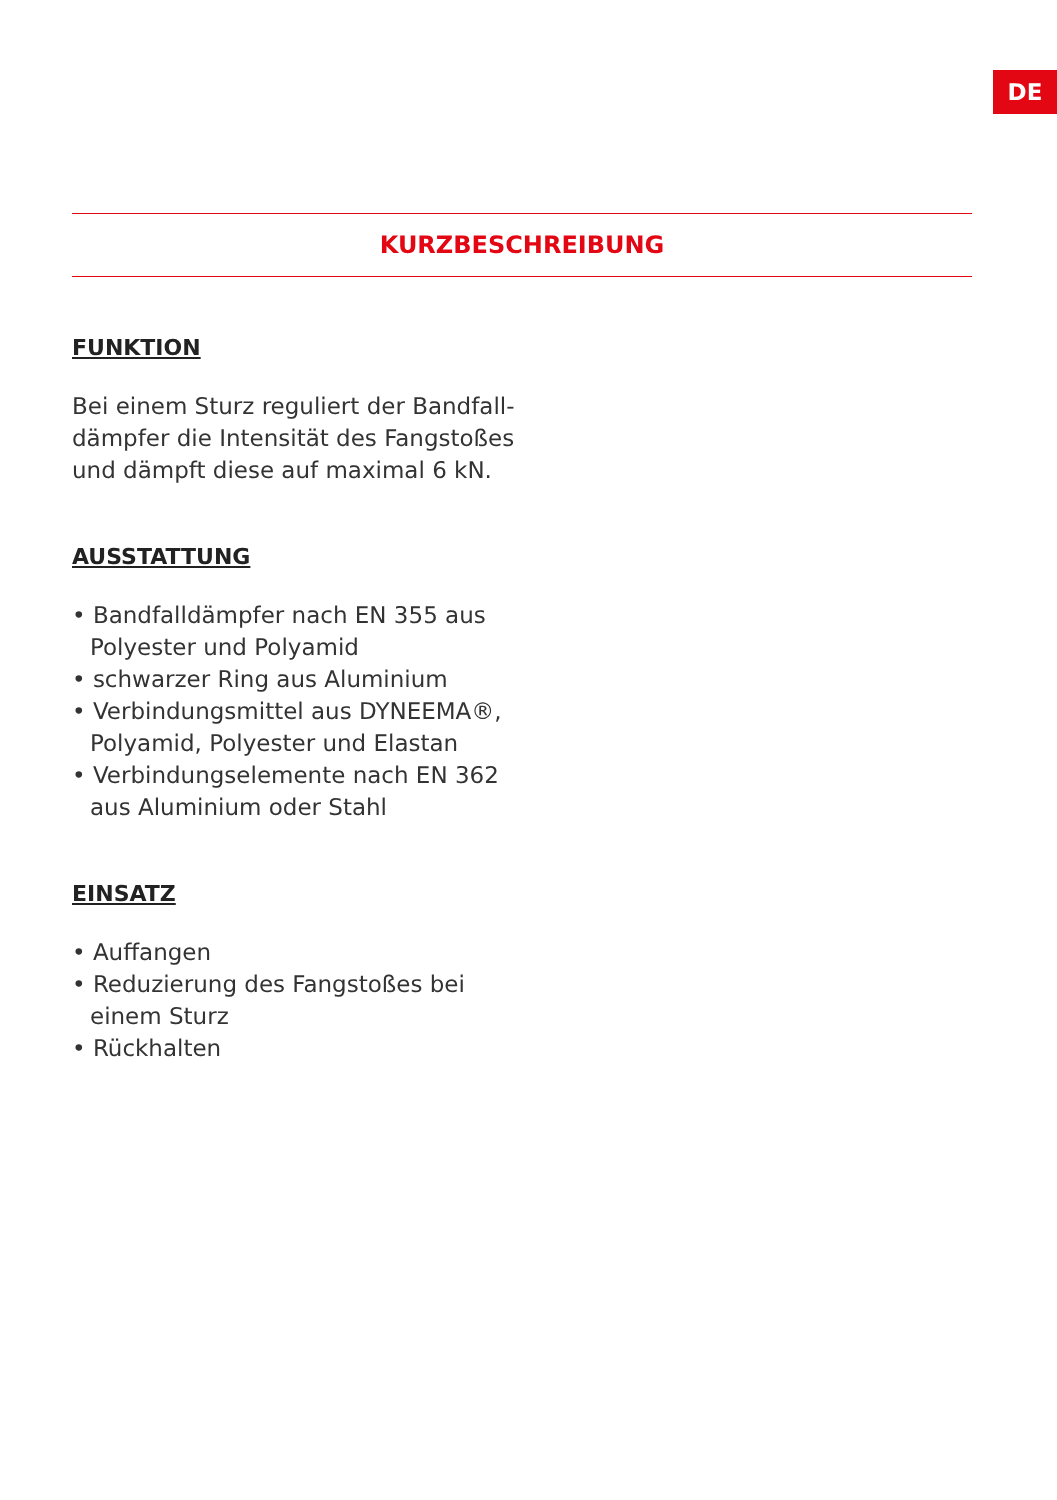DE
KURZBESCHREIBUNG
FUNKTION
Bei einem Sturz reguliert der Bandfall­dämpfer die Intensität des Fangstoßes und dämpft diese auf maximal 6 kN.
AUSSTATTUNG
• Bandfalldämpfer nach EN 355 aus Poly­ester und Polyamid
• schwarzer Ring aus Aluminium
• Verbindungsmittel aus DYNEEMA®, Polyamid, Polyester und Elastan
• Verbindungselemente nach EN 362 aus Aluminium oder Stahl
EINSATZ
• Auffangen
• Reduzierung des Fangstoßes bei einem Sturz
• Rückhalten